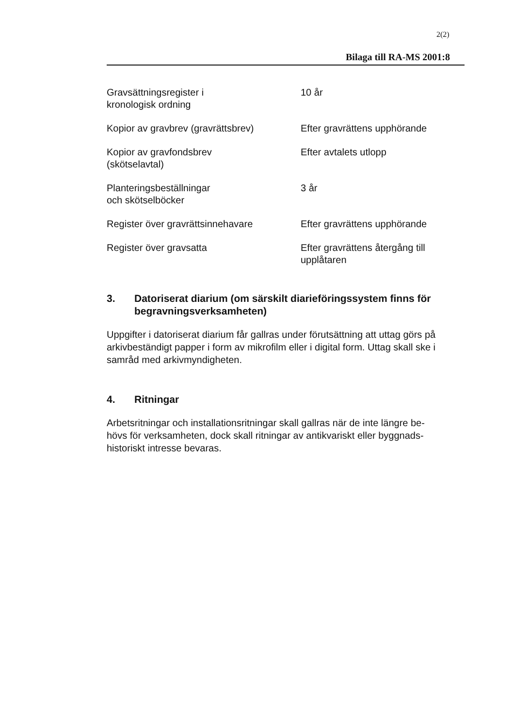2(2)
Bilaga till RA-MS 2001:8
| Gravsättningsregister i kronologisk ordning | 10 år |
| Kopior av gravbrev (gravrättsbrev) | Efter gravrättens upphörande |
| Kopior av gravfondsbrev (skötselavtal) | Efter avtalets utlopp |
| Planteringsbeställningar och skötselböcker | 3 år |
| Register över gravrättsinnehavare | Efter gravrättens upphörande |
| Register över gravsatta | Efter gravrättens återgång till upplåtaren |
3. Datoriserat diarium (om särskilt diarieföringssystem finns för begravningsverksamheten)
Uppgifter i datoriserat diarium får gallras under förutsättning att uttag görs på arkivbeständigt papper i form av mikrofilm eller i digital form. Uttag skall ske i samråd med arkivmyndigheten.
4. Ritningar
Arbetsritningar och installationsritningar skall gallras när de inte längre be-
hövs för verksamheten, dock skall ritningar av antikvariskt eller byggnads-
historiskt intresse bevaras.